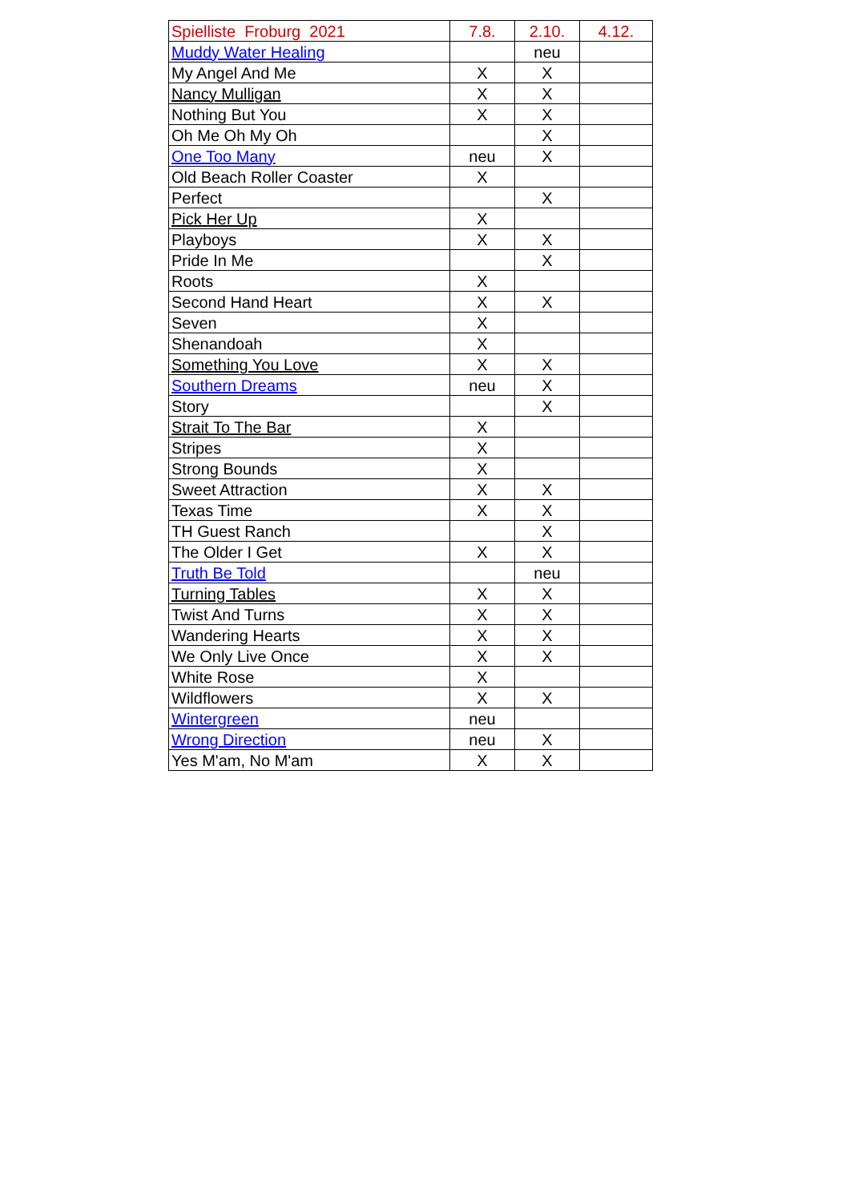| Spielliste Froburg 2021 | 7.8. | 2.10. | 4.12. |
| --- | --- | --- | --- |
| Muddy Water Healing | | neu | |
| My Angel And Me | X | X | |
| Nancy Mulligan | X | X | |
| Nothing But You | X | X | |
| Oh Me Oh My Oh | | X | |
| One Too Many | neu | X | |
| Old Beach Roller Coaster | X | | |
| Perfect | | X | |
| Pick Her Up | X | | |
| Playboys | X | X | |
| Pride In Me | | X | |
| Roots | X | | |
| Second Hand Heart | X | X | |
| Seven | X | | |
| Shenandoah | X | | |
| Something You Love | X | X | |
| Southern Dreams | neu | X | |
| Story | | X | |
| Strait To The Bar | X | | |
| Stripes | X | | |
| Strong Bounds | X | | |
| Sweet Attraction | X | X | |
| Texas Time | X | X | |
| TH Guest Ranch | | X | |
| The Older I Get | X | X | |
| Truth Be Told | | neu | |
| Turning Tables | X | X | |
| Twist And Turns | X | X | |
| Wandering Hearts | X | X | |
| We Only Live Once | X | X | |
| White Rose | X | | |
| Wildflowers | X | X | |
| Wintergreen | neu | | |
| Wrong Direction | neu | X | |
| Yes M'am, No M'am | X | X | |